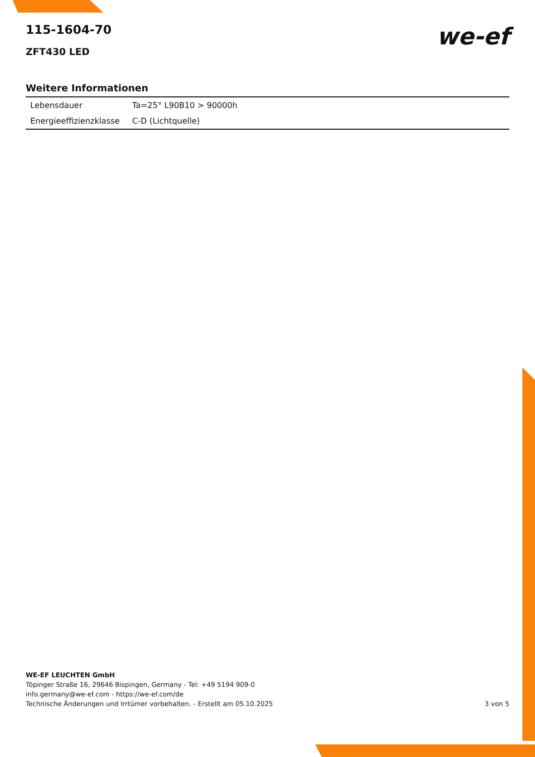we-ef
115-1604-70
ZFT430 LED
Weitere Informationen
| Lebensdauer | Ta=25° L90B10 > 90000h |
| Energieeffizienzklasse | C-D (Lichtquelle) |
WE-EF LEUCHTEN GmbH
Töpinger Straße 16, 29646 Bispingen, Germany - Tel: +49 5194 909-0
info.germany@we-ef.com - https://we-ef.com/de
3 von 5 Technische Änderungen und Irrtümer vorbehalten. - Erstellt am 05.10.2025